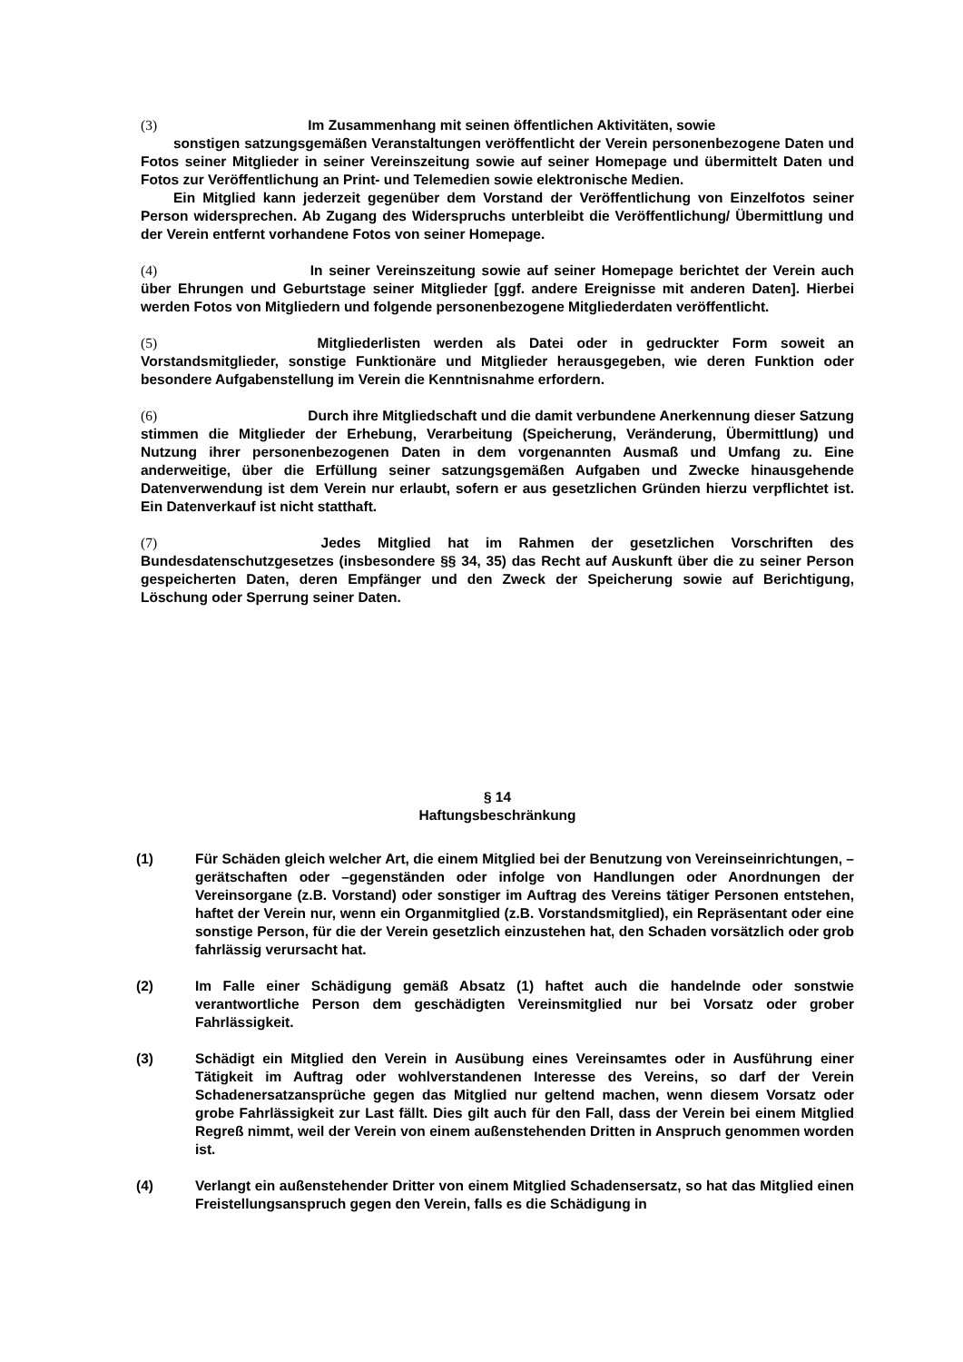(3) Im Zusammenhang mit seinen öffentlichen Aktivitäten, sowie
sonstigen satzungsgemäßen Veranstaltungen veröffentlicht der Verein personenbezogene Daten und Fotos seiner Mitglieder in seiner Vereinszeitung sowie auf seiner Homepage und übermittelt Daten und Fotos zur Veröffentlichung an Print- und Telemedien sowie elektronische Medien.
Ein Mitglied kann jederzeit gegenüber dem Vorstand der Veröffentlichung von Einzelfotos seiner Person widersprechen. Ab Zugang des Widerspruchs unterbleibt die Veröffentlichung/ Übermittlung und der Verein entfernt vorhandene Fotos von seiner Homepage.
(4) In seiner Vereinszeitung sowie auf seiner Homepage berichtet der Verein auch über Ehrungen und Geburtstage seiner Mitglieder [ggf. andere Ereignisse mit anderen Daten]. Hierbei werden Fotos von Mitgliedern und folgende personenbezogene Mitgliederdaten veröffentlicht.
(5) Mitgliederlisten werden als Datei oder in gedruckter Form soweit an Vorstandsmitglieder, sonstige Funktionäre und Mitglieder herausgegeben, wie deren Funktion oder besondere Aufgabenstellung im Verein die Kenntnisnahme erfordern.
(6) Durch ihre Mitgliedschaft und die damit verbundene Anerkennung dieser Satzung stimmen die Mitglieder der Erhebung, Verarbeitung (Speicherung, Veränderung, Übermittlung) und Nutzung ihrer personenbezogenen Daten in dem vorgenannten Ausmaß und Umfang zu. Eine anderweitige, über die Erfüllung seiner satzungsgemäßen Aufgaben und Zwecke hinausgehende Datenverwendung ist dem Verein nur erlaubt, sofern er aus gesetzlichen Gründen hierzu verpflichtet ist. Ein Datenverkauf ist nicht statthaft.
(7) Jedes Mitglied hat im Rahmen der gesetzlichen Vorschriften des Bundesdatenschutzgesetzes (insbesondere §§ 34, 35) das Recht auf Auskunft über die zu seiner Person gespeicherten Daten, deren Empfänger und den Zweck der Speicherung sowie auf Berichtigung, Löschung oder Sperrung seiner Daten.
§ 14
Haftungsbeschränkung
(1) Für Schäden gleich welcher Art, die einem Mitglied bei der Benutzung von Vereinseinrichtungen, –gerätschaften oder –gegenständen oder infolge von Handlungen oder Anordnungen der Vereinsorgane (z.B. Vorstand) oder sonstiger im Auftrag des Vereins tätiger Personen entstehen, haftet der Verein nur, wenn ein Organmitglied (z.B. Vorstandsmitglied), ein Repräsentant oder eine sonstige Person, für die der Verein gesetzlich einzustehen hat, den Schaden vorsätzlich oder grob fahrlässig verursacht hat.
(2) Im Falle einer Schädigung gemäß Absatz (1) haftet auch die handelnde oder sonstwie verantwortliche Person dem geschädigten Vereinsmitglied nur bei Vorsatz oder grober Fahrlässigkeit.
(3) Schädigt ein Mitglied den Verein in Ausübung eines Vereinsamtes oder in Ausführung einer Tätigkeit im Auftrag oder wohlverstandenen Interesse des Vereins, so darf der Verein Schadenersatzansprüche gegen das Mitglied nur geltend machen, wenn diesem Vorsatz oder grobe Fahrlässigkeit zur Last fällt. Dies gilt auch für den Fall, dass der Verein bei einem Mitglied Regreß nimmt, weil der Verein von einem außenstehenden Dritten in Anspruch genommen worden ist.
(4) Verlangt ein außenstehender Dritter von einem Mitglied Schadensersatz, so hat das Mitglied einen Freistellungsanspruch gegen den Verein, falls es die Schädigung in